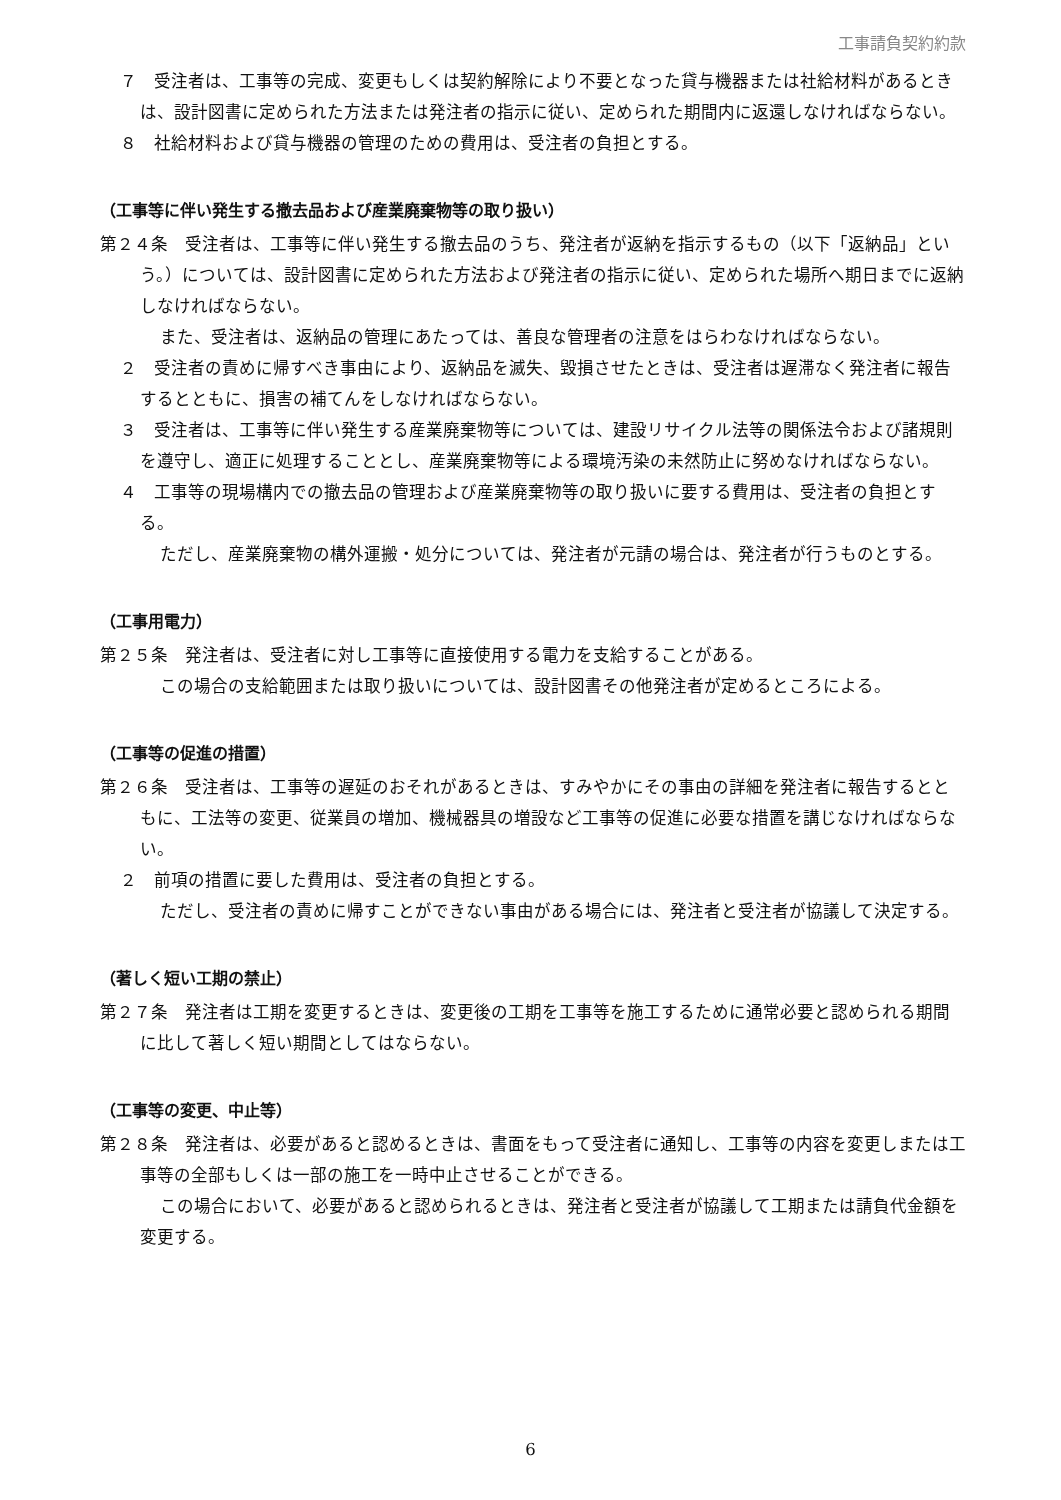工事請負契約約款
７　受注者は、工事等の完成、変更もしくは契約解除により不要となった貸与機器または社給材料があるときは、設計図書に定められた方法または発注者の指示に従い、定められた期間内に返還しなければならない。
８　社給材料および貸与機器の管理のための費用は、受注者の負担とする。
（工事等に伴い発生する撤去品および産業廃棄物等の取り扱い）
第２４条　受注者は、工事等に伴い発生する撤去品のうち、発注者が返納を指示するもの（以下「返納品」という。）については、設計図書に定められた方法および発注者の指示に従い、定められた場所へ期日までに返納しなければならない。
また、受注者は、返納品の管理にあたっては、善良な管理者の注意をはらわなければならない。
２　受注者の責めに帰すべき事由により、返納品を滅失、毀損させたときは、受注者は遅滞なく発注者に報告するとともに、損害の補てんをしなければならない。
３　受注者は、工事等に伴い発生する産業廃棄物等については、建設リサイクル法等の関係法令および諸規則を遵守し、適正に処理することとし、産業廃棄物等による環境汚染の未然防止に努めなければならない。
４　工事等の現場構内での撤去品の管理および産業廃棄物等の取り扱いに要する費用は、受注者の負担とする。
ただし、産業廃棄物の構外運搬・処分については、発注者が元請の場合は、発注者が行うものとする。
（工事用電力）
第２５条　発注者は、受注者に対し工事等に直接使用する電力を支給することがある。
この場合の支給範囲または取り扱いについては、設計図書その他発注者が定めるところによる。
（工事等の促進の措置）
第２６条　受注者は、工事等の遅延のおそれがあるときは、すみやかにその事由の詳細を発注者に報告するとともに、工法等の変更、従業員の増加、機械器具の増設など工事等の促進に必要な措置を講じなければならない。
２　前項の措置に要した費用は、受注者の負担とする。
ただし、受注者の責めに帰すことができない事由がある場合には、発注者と受注者が協議して決定する。
（著しく短い工期の禁止）
第２７条　発注者は工期を変更するときは、変更後の工期を工事等を施工するために通常必要と認められる期間に比して著しく短い期間としてはならない。
（工事等の変更、中止等）
第２８条　発注者は、必要があると認めるときは、書面をもって受注者に通知し、工事等の内容を変更しまたは工事等の全部もしくは一部の施工を一時中止させることができる。
この場合において、必要があると認められるときは、発注者と受注者が協議して工期または請負代金額を変更する。
6